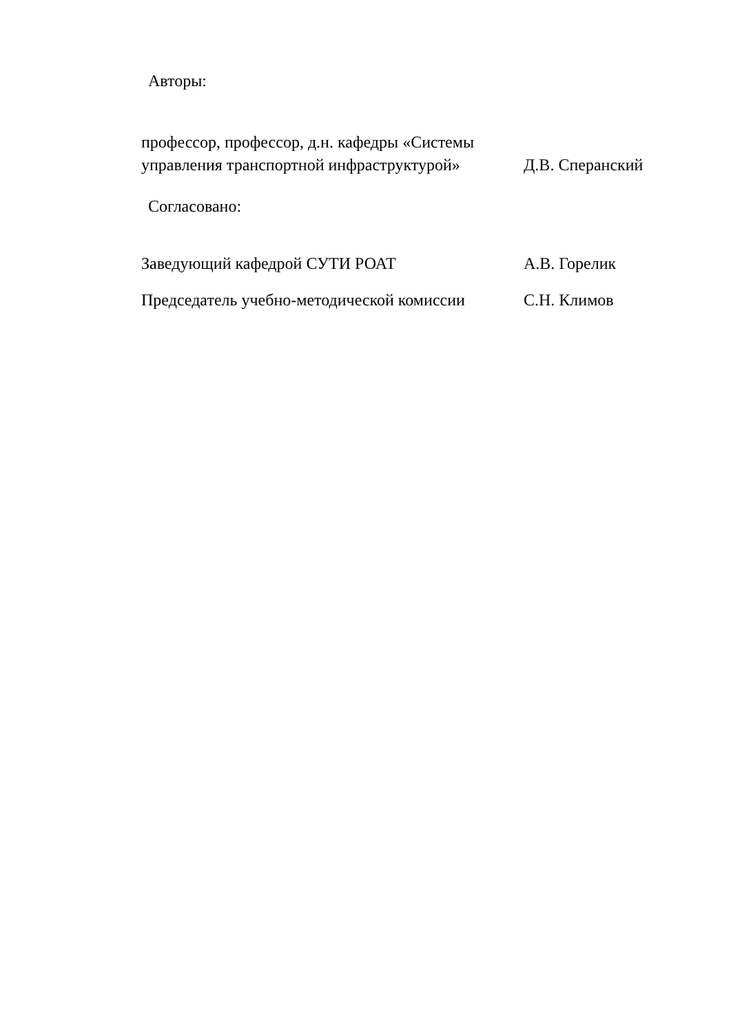Авторы:
профессор, профессор, д.н. кафедры «Системы управления транспортной инфраструктурой»
Д.В. Сперанский
Согласовано:
Заведующий кафедрой СУТИ РОАТ
А.В. Горелик
Председатель учебно-методической комиссии
С.Н. Климов